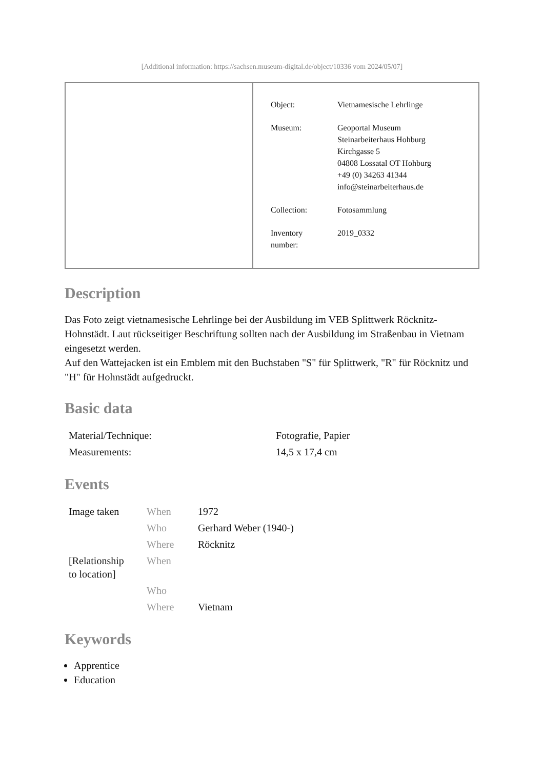[Additional information: https://sachsen.museum-digital.de/object/10336 vom 2024/05/07]
| Object: | Vietnamesische Lehrlinge |
| Museum: | Geoportal Museum Steinarbeiterhaus Hohburg Kirchgasse 5 04808 Lossatal OT Hohburg +49 (0) 34263 41344 info@steinarbeiterhaus.de |
| Collection: | Fotosammlung |
| Inventory number: | 2019_0332 |
Description
Das Foto zeigt vietnamesische Lehrlinge bei der Ausbildung im VEB Splittwerk Röcknitz-Hohnstädt. Laut rückseitiger Beschriftung sollten nach der Ausbildung im Straßenbau in Vietnam eingesetzt werden.
Auf den Wattejacken ist ein Emblem mit den Buchstaben "S" für Splittwerk, "R" für Röcknitz und "H" für Hohnstädt aufgedruckt.
Basic data
| Material/Technique: | Fotografie, Papier |
| Measurements: | 14,5 x 17,4 cm |
Events
| Image taken | When | 1972 |
| | Who | Gerhard Weber (1940-) |
| | Where | Röcknitz |
| [Relationship to location] | When | |
| | Who | |
| | Where | Vietnam |
Keywords
Apprentice
Education